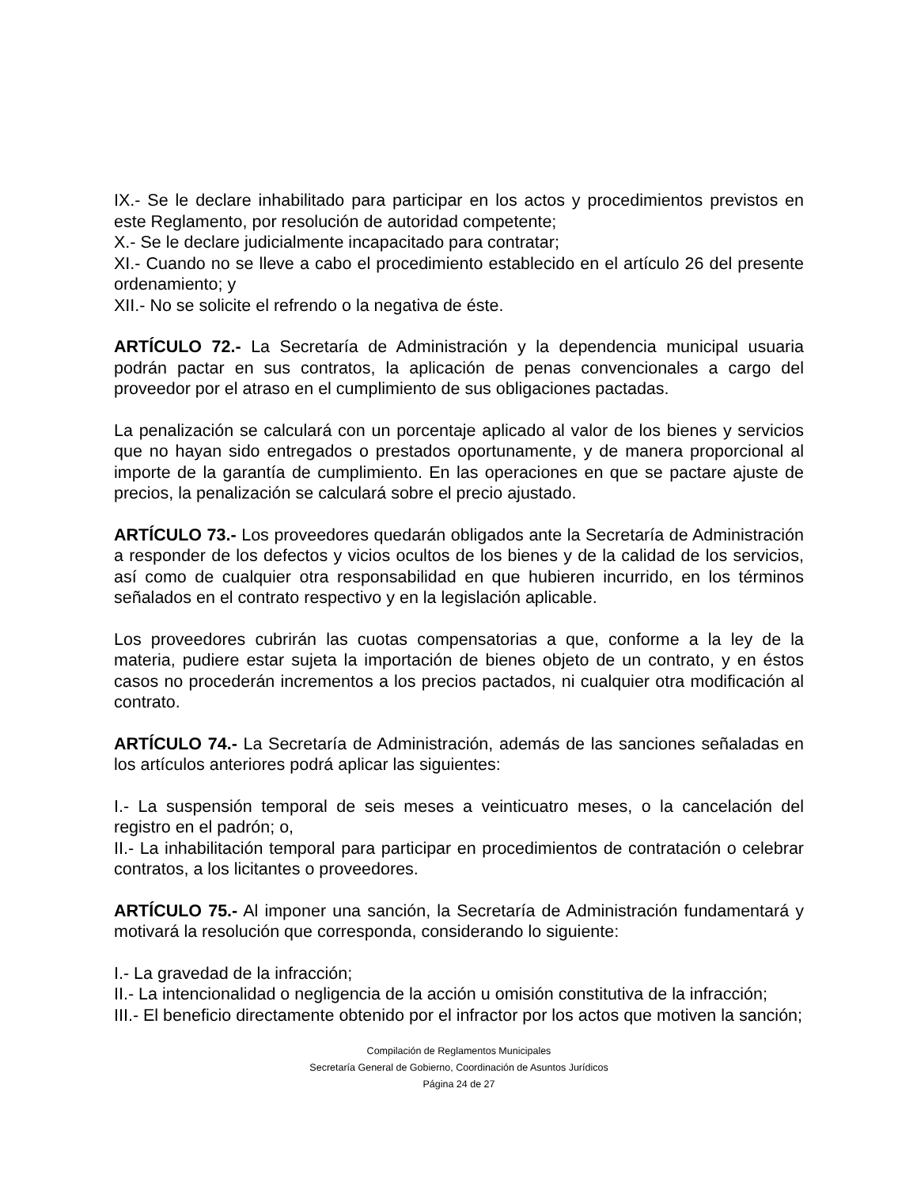IX.- Se le declare inhabilitado para participar en los actos y procedimientos previstos en este Reglamento, por resolución de autoridad competente;
X.- Se le declare judicialmente incapacitado para contratar;
XI.- Cuando no se lleve a cabo el procedimiento establecido en el artículo 26 del presente ordenamiento; y
XII.- No se solicite el refrendo o la negativa de éste.
ARTÍCULO 72.- La Secretaría de Administración y la dependencia municipal usuaria podrán pactar en sus contratos, la aplicación de penas convencionales a cargo del proveedor por el atraso en el cumplimiento de sus obligaciones pactadas.
La penalización se calculará con un porcentaje aplicado al valor de los bienes y servicios que no hayan sido entregados o prestados oportunamente, y de manera proporcional al importe de la garantía de cumplimiento. En las operaciones en que se pactare ajuste de precios, la penalización se calculará sobre el precio ajustado.
ARTÍCULO 73.- Los proveedores quedarán obligados ante la Secretaría de Administración a responder de los defectos y vicios ocultos de los bienes y de la calidad de los servicios, así como de cualquier otra responsabilidad en que hubieren incurrido, en los términos señalados en el contrato respectivo y en la legislación aplicable.
Los proveedores cubrirán las cuotas compensatorias a que, conforme a la ley de la materia, pudiere estar sujeta la importación de bienes objeto de un contrato, y en éstos casos no procederán incrementos a los precios pactados, ni cualquier otra modificación al contrato.
ARTÍCULO 74.- La Secretaría de Administración, además de las sanciones señaladas en los artículos anteriores podrá aplicar las siguientes:
I.- La suspensión temporal de seis meses a veinticuatro meses, o la cancelación del registro en el padrón; o,
II.- La inhabilitación temporal para participar en procedimientos de contratación o celebrar contratos, a los licitantes o proveedores.
ARTÍCULO 75.- Al imponer una sanción, la Secretaría de Administración fundamentará y motivará la resolución que corresponda, considerando lo siguiente:
I.- La gravedad de la infracción;
II.- La intencionalidad o negligencia de la acción u omisión constitutiva de la infracción;
III.- El beneficio directamente obtenido por el infractor por los actos que motiven la sanción;
Compilación de Reglamentos Municipales
Secretaría General de Gobierno, Coordinación de Asuntos Jurídicos
Página 24 de 27